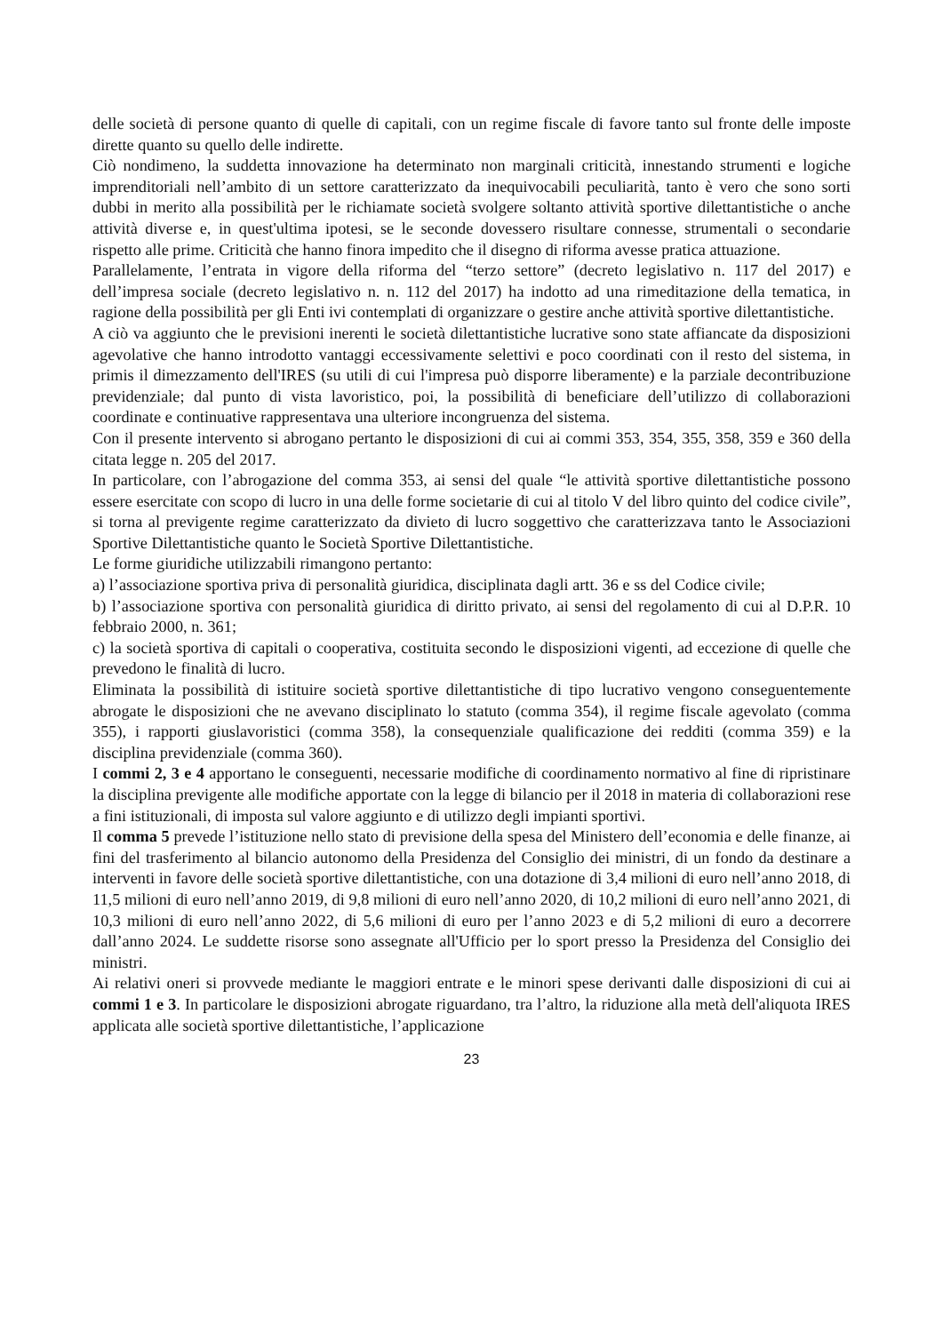delle società di persone quanto di quelle di capitali, con un regime fiscale di favore tanto sul fronte delle imposte dirette quanto su quello delle indirette.
Ciò nondimeno, la suddetta innovazione ha determinato non marginali criticità, innestando strumenti e logiche imprenditoriali nell’ambito di un settore caratterizzato da inequivocabili peculiarità, tanto è vero che sono sorti dubbi in merito alla possibilità per le richiamate società svolgere soltanto attività sportive dilettantistiche o anche attività diverse e, in quest'ultima ipotesi, se le seconde dovessero risultare connesse, strumentali o secondarie rispetto alle prime. Criticità che hanno finora impedito che il disegno di riforma avesse pratica attuazione.
Parallelamente, l’entrata in vigore della riforma del “terzo settore” (decreto legislativo n. 117 del 2017) e dell’impresa sociale (decreto legislativo n. n. 112 del 2017) ha indotto ad una rimeditazione della tematica, in ragione della possibilità per gli Enti ivi contemplati di organizzare o gestire anche attività sportive dilettantistiche.
A ciò va aggiunto che le previsioni inerenti le società dilettantistiche lucrative sono state affiancate da disposizioni agevolative che hanno introdotto vantaggi eccessivamente selettivi e poco coordinati con il resto del sistema, in primis il dimezzamento dell'IRES (su utili di cui l'impresa può disporre liberamente) e la parziale decontribuzione previdenziale; dal punto di vista lavoristico, poi, la possibilità di beneficiare dell’utilizzo di collaborazioni coordinate e continuative rappresentava una ulteriore incongruenza del sistema.
Con il presente intervento si abrogano pertanto le disposizioni di cui ai commi 353, 354, 355, 358, 359 e 360 della citata legge n. 205 del 2017.
In particolare, con l’abrogazione del comma 353, ai sensi del quale “le attività sportive dilettantistiche possono essere esercitate con scopo di lucro in una delle forme societarie di cui al titolo V del libro quinto del codice civile”, si torna al previgente regime caratterizzato da divieto di lucro soggettivo che caratterizzava tanto le Associazioni Sportive Dilettantistiche quanto le Società Sportive Dilettantistiche.
Le forme giuridiche utilizzabili rimangono pertanto:
a) l’associazione sportiva priva di personalità giuridica, disciplinata dagli artt. 36 e ss del Codice civile;
b) l’associazione sportiva con personalità giuridica di diritto privato, ai sensi del regolamento di cui al D.P.R. 10 febbraio 2000, n. 361;
c) la società sportiva di capitali o cooperativa, costituita secondo le disposizioni vigenti, ad eccezione di quelle che prevedono le finalità di lucro.
Eliminata la possibilità di istituire società sportive dilettantistiche di tipo lucrativo vengono conseguentemente abrogate le disposizioni che ne avevano disciplinato lo statuto (comma 354), il regime fiscale agevolato (comma 355), i rapporti giuslavoristici (comma 358), la consequenziale qualificazione dei redditi (comma 359) e la disciplina previdenziale (comma 360).
I commi 2, 3 e 4 apportano le conseguenti, necessarie modifiche di coordinamento normativo al fine di ripristinare la disciplina previgente alle modifiche apportate con la legge di bilancio per il 2018 in materia di collaborazioni rese a fini istituzionali, di imposta sul valore aggiunto e di utilizzo degli impianti sportivi.
Il comma 5 prevede l’istituzione nello stato di previsione della spesa del Ministero dell’economia e delle finanze, ai fini del trasferimento al bilancio autonomo della Presidenza del Consiglio dei ministri, di un fondo da destinare a interventi in favore delle società sportive dilettantistiche, con una dotazione di 3,4 milioni di euro nell’anno 2018, di 11,5 milioni di euro nell’anno 2019, di 9,8 milioni di euro nell’anno 2020, di 10,2 milioni di euro nell’anno 2021, di 10,3 milioni di euro nell’anno 2022, di 5,6 milioni di euro per l’anno 2023 e di 5,2 milioni di euro a decorrere dall’anno 2024. Le suddette risorse sono assegnate all'Ufficio per lo sport presso la Presidenza del Consiglio dei ministri.
Ai relativi oneri si provvede mediante le maggiori entrate e le minori spese derivanti dalle disposizioni di cui ai commi 1 e 3. In particolare le disposizioni abrogate riguardano, tra l’altro, la riduzione alla metà dell'aliquota IRES applicata alle società sportive dilettantistiche, l’applicazione
23